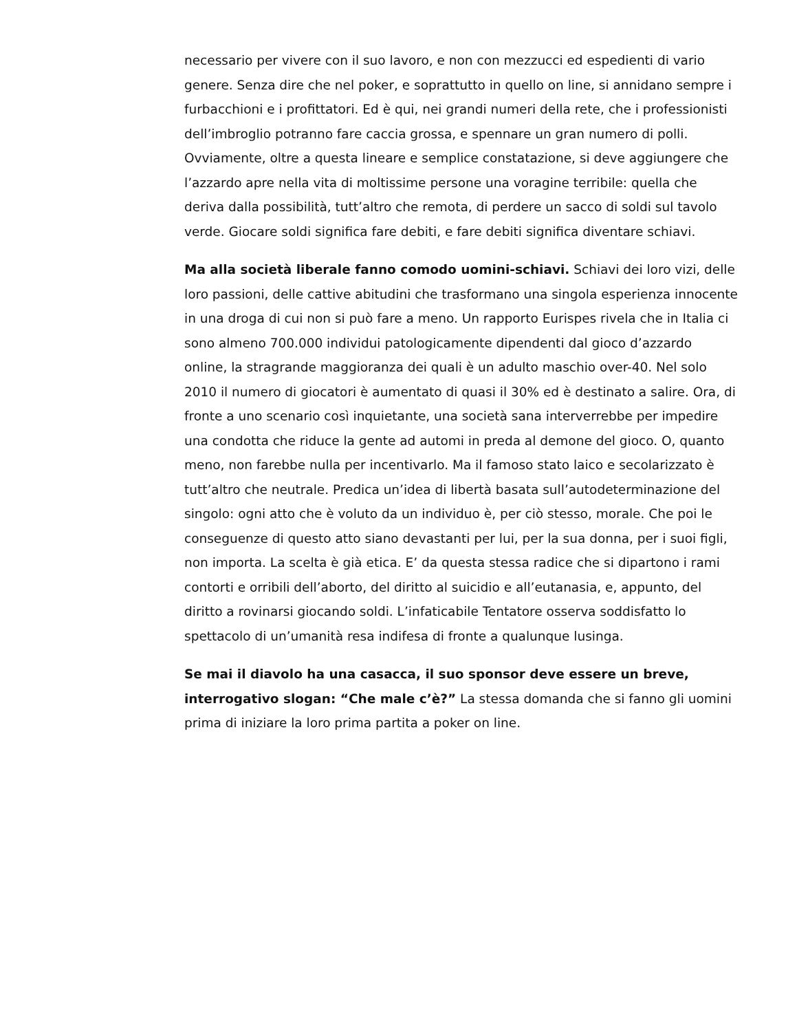necessario per vivere con il suo lavoro, e non con mezzucci ed espedienti di vario genere. Senza dire che nel poker, e soprattutto in quello on line, si annidano sempre i furbacchioni e i profittatori. Ed è qui, nei grandi numeri della rete, che i professionisti dell’imbroglio potranno fare caccia grossa, e spennare un gran numero di polli. Ovviamente, oltre a questa lineare e semplice constatazione, si deve aggiungere che l’azzardo apre nella vita di moltissime persone una voragine terribile: quella che deriva dalla possibilità, tutt’altro che remota, di perdere un sacco di soldi sul tavolo verde. Giocare soldi significa fare debiti, e fare debiti significa diventare schiavi.
Ma alla società liberale fanno comodo uomini-schiavi. Schiavi dei loro vizi, delle loro passioni, delle cattive abitudini che trasformano una singola esperienza innocente in una droga di cui non si può fare a meno. Un rapporto Eurispes rivela che in Italia ci sono almeno 700.000 individui patologicamente dipendenti dal gioco d’azzardo online, la stragrande maggioranza dei quali è un adulto maschio over-40. Nel solo 2010 il numero di giocatori è aumentato di quasi il 30% ed è destinato a salire. Ora, di fronte a uno scenario così inquietante, una società sana interverrebbe per impedire una condotta che riduce la gente ad automi in preda al demone del gioco. O, quanto meno, non farebbe nulla per incentivarlo. Ma il famoso stato laico e secolarizzato è tutt’altro che neutrale. Predica un’idea di libertà basata sull’autodeterminazione del singolo: ogni atto che è voluto da un individuo è, per ciò stesso, morale. Che poi le conseguenze di questo atto siano devastanti per lui, per la sua donna, per i suoi figli, non importa. La scelta è già etica. E’ da questa stessa radice che si dipartono i rami contorti e orribili dell’aborto, del diritto al suicidio e all’eutanasia, e, appunto, del diritto a rovinarsi giocando soldi. L’infaticabile Tentatore osserva soddisfatto lo spettacolo di un’umanità resa indifesa di fronte a qualunque lusinga.
Se mai il diavolo ha una casacca, il suo sponsor deve essere un breve, interrogativo slogan: “Che male c’è?” La stessa domanda che si fanno gli uomini prima di iniziare la loro prima partita a poker on line.